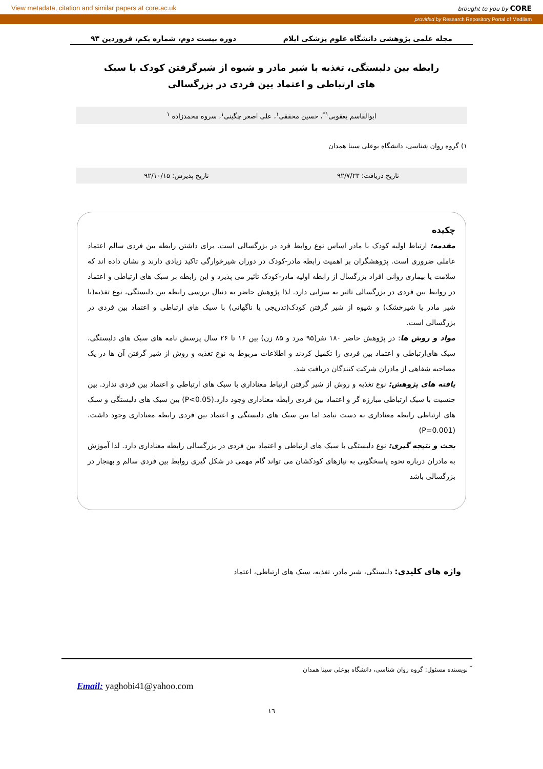View metadata, citation and similar papers at core.ac.uk brought to you by CORE
provided by Research Repository Portal of Medilam
مجله علمی پژوهشی دانشگاه علوم پزشکی ایلام دوره بیست دوم، شماره یکم، فروردین ۹۳
رابطه بین دلبستگی، تغذیه با شیر مادر و شیوه از شیرگرفتن کودک با سبک های ارتباطی و اعتماد بین فردی در بزرگسالی
ابوالقاسم یعقوبی<sup>۱*</sup>، حسین محققی<sup>۱</sup>، علی اصغر چگینی<sup>۱</sup>، سروه محمدزاده <sup>۱</sup>
۱) گروه روان شناسی، دانشگاه بوعلی سینا همدان
تاریخ دریافت: ۹۲/۷/۲۳ تاریخ پذیرش: ۹۲/۱۰/۱۵
چکیده
مقدمه: ارتباط اولیه کودک با مادر اساس نوع روابط فرد در بزرگسالی است. برای داشتن رابطه بین فردی سالم اعتماد عاملی ضروری است. پژوهشگران بر اهمیت رابطه مادر-کودک در دوران شیرخوارگی تاکید زیادی دارند و نشان داده اند که سلامت یا بیماری روانی افراد بزرگسال از رابطه اولیه مادر-کودک تاثیر می پذیرد و این رابطه بر سبک های ارتباطی و اعتماد در روابط بین فردی در بزرگسالی تاثیر به سزایی دارد. لذا پژوهش حاضر به دنبال بررسی رابطه بین دلبستگی، نوع تغذیه(با شیر مادر یا شیرخشک) و شیوه از شیر گرفتن کودک(تدریجی یا ناگهانی) با سبک های ارتباطی و اعتماد بین فردی در بزرگسالی است.
مواد و روش ها: در پژوهش حاضر ۱۸۰ نفر(۹۵ مرد و ۸۵ زن) بین ۱۶ تا ۲۶ سال پرسش نامه های سبک های دلبستگی، سبک های‌ارتباطی و اعتماد بین فردی را تکمیل کردند و اطلاعات مربوط به نوع تغذیه و روش از شیر گرفتن آن ها در یک مصاحبه شفاهی از مادران شرکت کنندگان دریافت شد.
یافته های پژوهش: نوع تغذیه و روش از شیر گرفتن ارتباط معناداری با سبک های ارتباطی و اعتماد بین فردی ندارد. بین جنسیت با سبک ارتباطی مبارزه گر و اعتماد بین فردی رابطه معناداری وجود دارد.(P<0.05) بین سبک های دلبستگی و سبک های ارتباطی رابطه معناداری به دست نیامد اما بین سبک های دلبستگی و اعتماد بین فردی رابطه معناداری وجود داشت.(P=0.001)
بحث و نتیجه گیری: نوع دلبستگی با سبک های ارتباطی و اعتماد بین فردی در بزرگسالی رابطه معناداری دارد. لذا آموزش به مادران درباره نحوه پاسخگویی به نیازهای کودکشان می تواند گام مهمی در شکل گیری روابط بین فردی سالم و بهنجار در بزرگسالی باشد
واژه های کلیدی: دلبستگی، شیر مادر، تغذیه، سبک های ارتباطی، اعتماد
<sup>*</sup> نویسنده مسئول: گروه روان شناسی، دانشگاه بوعلی سینا همدان
Email: yaghobi41@yahoo.com
۱٦